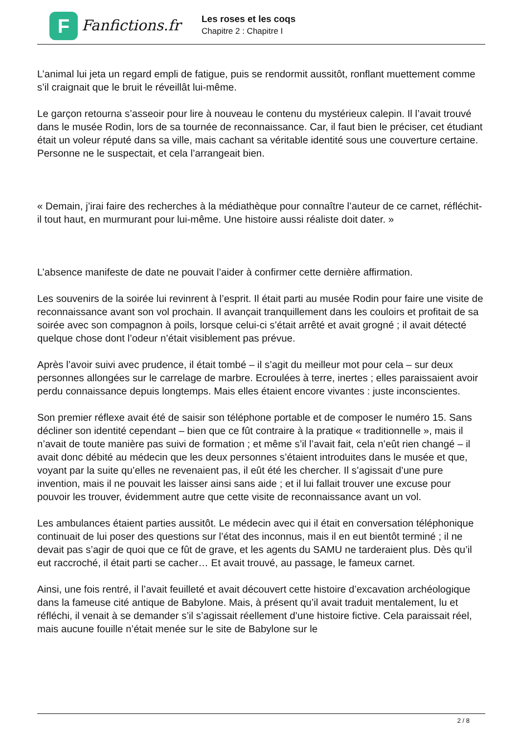F
Fanfictions.fr
Les roses et les coqs
Chapitre 2 : Chapitre I
L’animal lui jeta un regard empli de fatigue, puis se rendormit aussitôt, ronflant muettement comme s’il craignait que le bruit le réveillât lui-même.
Le garçon retourna s’asseoir pour lire à nouveau le contenu du mystérieux calepin. Il l’avait trouvé dans le musée Rodin, lors de sa tournée de reconnaissance. Car, il faut bien le préciser, cet étudiant était un voleur réputé dans sa ville, mais cachant sa véritable identité sous une couverture certaine. Personne ne le suspectait, et cela l’arrangeait bien.
« Demain, j’irai faire des recherches à la médiathèque pour connaître l’auteur de ce carnet, réfléchit-il tout haut, en murmurant pour lui-même. Une histoire aussi réaliste doit dater. »
L’absence manifeste de date ne pouvait l’aider à confirmer cette dernière affirmation.
Les souvenirs de la soirée lui revinrent à l’esprit. Il était parti au musée Rodin pour faire une visite de reconnaissance avant son vol prochain. Il avançait tranquillement dans les couloirs et profitait de sa soirée avec son compagnon à poils, lorsque celui-ci s’était arrêté et avait grogné ; il avait détecté quelque chose dont l’odeur n’était visiblement pas prévue.
Après l’avoir suivi avec prudence, il était tombé – il s’agit du meilleur mot pour cela – sur deux personnes allongées sur le carrelage de marbre. Ecroulées à terre, inertes ; elles paraissaient avoir perdu connaissance depuis longtemps. Mais elles étaient encore vivantes : juste inconscientes.
Son premier réflexe avait été de saisir son téléphone portable et de composer le numéro 15. Sans décliner son identité cependant – bien que ce fût contraire à la pratique « traditionnelle », mais il n’avait de toute manière pas suivi de formation ; et même s’il l’avait fait, cela n’eût rien changé – il avait donc débité au médecin que les deux personnes s’étaient introduites dans le musée et que, voyant par la suite qu’elles ne revenaient pas, il eût été les chercher. Il s’agissait d’une pure invention, mais il ne pouvait les laisser ainsi sans aide ; et il lui fallait trouver une excuse pour pouvoir les trouver, évidemment autre que cette visite de reconnaissance avant un vol.
Les ambulances étaient parties aussitôt. Le médecin avec qui il était en conversation téléphonique continuait de lui poser des questions sur l’état des inconnus, mais il en eut bientôt terminé ; il ne devait pas s’agir de quoi que ce fût de grave, et les agents du SAMU ne tarderaient plus. Dès qu’il eut raccroché, il était parti se cacher… Et avait trouvé, au passage, le fameux carnet.
Ainsi, une fois rentré, il l’avait feuilleté et avait découvert cette histoire d’excavation archéologique dans la fameuse cité antique de Babylone. Mais, à présent qu’il avait traduit mentalement, lu et réfléchi, il venait à se demander s’il s’agissait réellement d’une histoire fictive. Cela paraissait réel, mais aucune fouille n’était menée sur le site de Babylone sur le
2 / 8